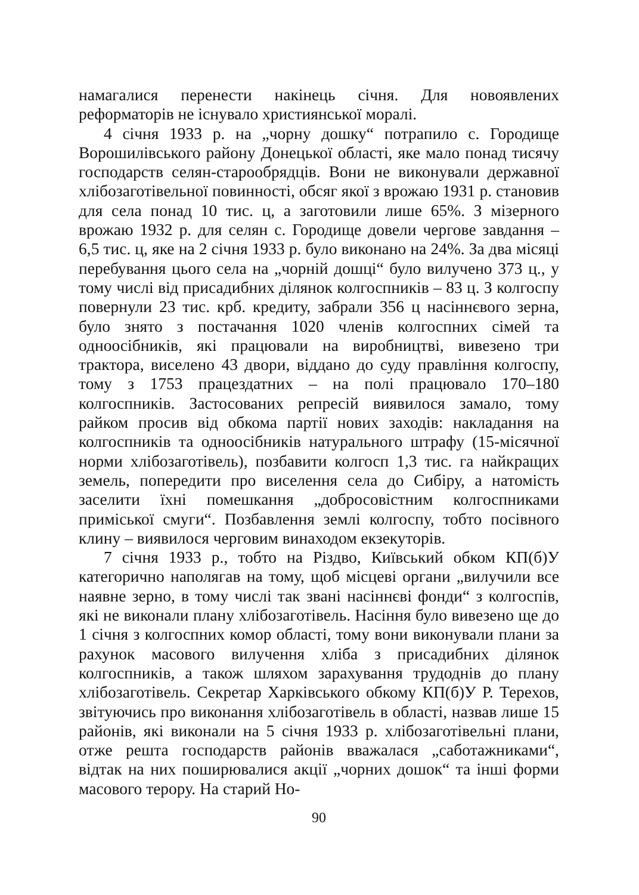намагалися перенести накінець січня. Для новоявлених реформаторів не існувало християнської моралі.
4 січня 1933 р. на „чорну дошку“ потрапило с. Городище Ворошилівського району Донецької області, яке мало понад тисячу господарств селян-старообрядців. Вони не виконували державної хлібозаготівельної повинності, обсяг якої з врожаю 1931 р. становив для села понад 10 тис. ц, а заготовили лише 65%. З мізерного врожаю 1932 р. для селян с. Городище довели чергове завдання – 6,5 тис. ц, яке на 2 січня 1933 р. було виконано на 24%. За два місяці перебування цього села на „чорній дошці“ було вилучено 373 ц., у тому числі від присадибних ділянок колгоспників – 83 ц. З колгоспу повернули 23 тис. крб. кредиту, забрали 356 ц насіннєвого зерна, було знято з постачання 1020 членів колгоспних сімей та одноосібників, які працювали на виробництві, вивезено три трактора, виселено 43 двори, віддано до суду правління колгоспу, тому з 1753 працездатних – на полі працювало 170–180 колгоспників. Застосованих репресій виявилося замало, тому райком просив від обкома партії нових заходів: накладання на колгоспників та одноосібників натурального штрафу (15-місячної норми хлібозаготівель), позбавити колгосп 1,3 тис. га найкращих земель, попередити про виселення села до Сибіру, а натомість заселити їхні помешкання „добросовістним колгоспниками приміської смуги“. Позбавлення землі колгоспу, тобто посівного клину – виявилося черговим винаходом екзекуторів.
7 січня 1933 р., тобто на Різдво, Київський обком КП(б)У категорично наполягав на тому, щоб місцеві органи „вилучили все наявне зерно, в тому числі так звані насіннєві фонди“ з колгоспів, які не виконали плану хлібозаготівель. Насіння було вивезено ще до 1 січня з колгоспних комор області, тому вони виконували плани за рахунок масового вилучення хліба з присадибних ділянок колгоспників, а також шляхом зарахування трудоднів до плану хлібозаготівель. Секретар Харківського обкому КП(б)У Р. Терехов, звітуючись про виконання хлібозаготівель в області, назвав лише 15 районів, які виконали на 5 січня 1933 р. хлібозаготівельні плани, отже решта господарств районів вважалася „саботажниками“, відтак на них поширювалися акції „чорних дошок“ та інші форми масового терору. На старий Но-
90